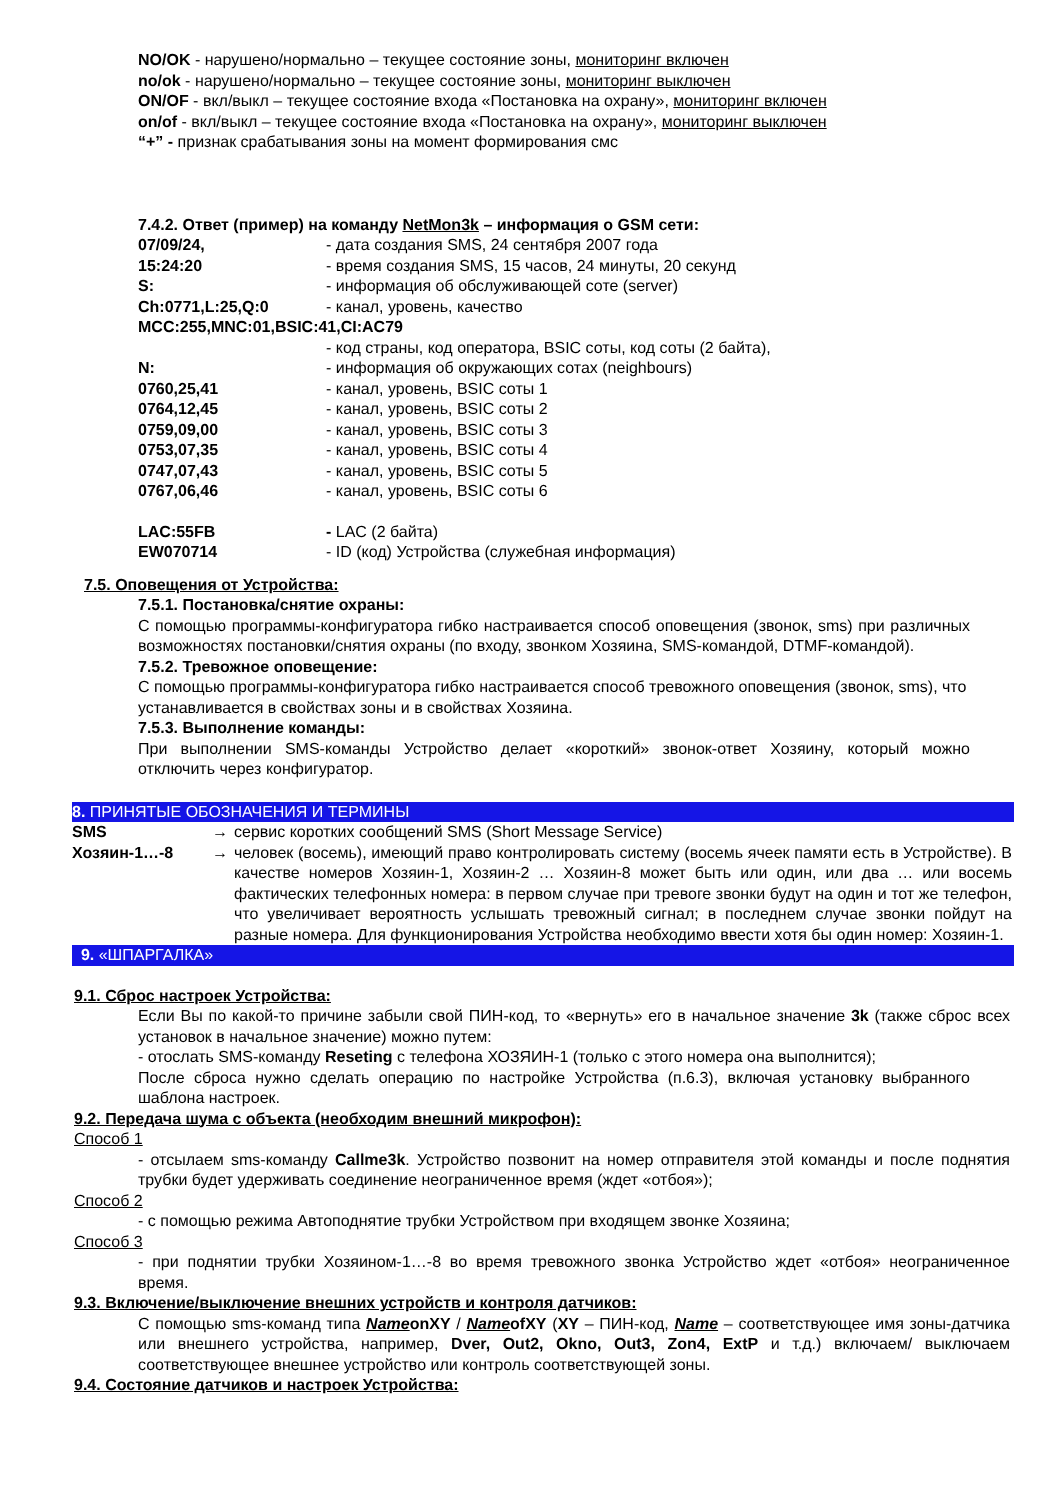NO/OK - нарушено/нормально – текущее состояние зоны, мониторинг включен
no/ok - нарушено/нормально – текущее состояние зоны, мониторинг выключен
ON/OF - вкл/выкл – текущее состояние входа «Постановка на охрану», мониторинг включен
on/of - вкл/выкл – текущее состояние входа «Постановка на охрану», мониторинг выключен
“+” - признак срабатывания зоны на момент формирования смс
7.4.2. Ответ (пример) на команду NetMon3k – информация о GSM сети:
| 07/09/24, | - дата создания SMS, 24 сентября 2007 года |
| 15:24:20 | - время создания SMS, 15 часов, 24 минуты, 20 секунд |
| S: | - информация об обслуживающей соте (server) |
| Ch:0771,L:25,Q:0 | - канал, уровень, качество |
| MCC:255,MNC:01,BSIC:41,CI:AC79 | |
| | - код страны, код оператора, BSIC соты, код соты (2 байта), |
| N: | - информация об окружающих сотах (neighbours) |
| 0760,25,41 | - канал, уровень, BSIC соты 1 |
| 0764,12,45 | - канал, уровень, BSIC соты 2 |
| 0759,09,00 | - канал, уровень, BSIC соты 3 |
| 0753,07,35 | - канал, уровень, BSIC соты 4 |
| 0747,07,43 | - канал, уровень, BSIC соты 5 |
| 0767,06,46 | - канал, уровень, BSIC соты 6 |
| LAC:55FB | - LAC (2 байта) |
| EW070714 | - ID (код) Устройства (служебная информация) |
7.5. Оповещения от Устройства:
7.5.1. Постановка/снятие охраны:
С помощью программы-конфигуратора гибко настраивается способ оповещения (звонок, sms) при различных возможностях постановки/снятия охраны (по входу, звонком Хозяина, SMS-командой, DTMF-командой).
7.5.2. Тревожное оповещение:
С помощью программы-конфигуратора гибко настраивается способ тревожного оповещения (звонок, sms), что устанавливается в свойствах зоны и в свойствах Хозяина.
7.5.3. Выполнение команды:
При выполнении SMS-команды Устройство делает «короткий» звонок-ответ Хозяину, который можно отключить через конфигуратор.
8. ПРИНЯТЫЕ ОБОЗНАЧЕНИЯ И ТЕРМИНЫ
| SMS | → | сервис коротких сообщений SMS (Short Message Service) |
| Хозяин-1…-8 | → | человек (восемь), имеющий право контролировать систему (восемь ячеек памяти есть в Устройстве). В качестве номеров Хозяин-1, Хозяин-2 … Хозяин-8 может быть или один, или два … или восемь фактических телефонных номера: в первом случае при тревоге звонки будут на один и тот же телефон, что увеличивает вероятность услышать тревожный сигнал; в последнем случае звонки пойдут на разные номера. Для функционирования Устройства необходимо ввести хотя бы один номер: Хозяин-1. |
9. «ШПАРГАЛКА»
9.1. Сброс настроек Устройства:
Если Вы по какой-то причине забыли свой ПИН-код, то «вернуть» его в начальное значение 3k (также сброс всех установок в начальное значение) можно путем:
- отослать SMS-команду Reseting с телефона ХОЗЯИН-1 (только с этого номера она выполнится);
После сброса нужно сделать операцию по настройке Устройства (п.6.3), включая установку выбранного шаблона настроек.
9.2. Передача шума с объекта (необходим внешний микрофон):
Способ 1
- отсылаем sms-команду Callme3k. Устройство позвонит на номер отправителя этой команды и после поднятия трубки будет удерживать соединение неограниченное время (ждет «отбоя»);
Способ 2
- с помощью режима Автоподнятие трубки Устройством при входящем звонке Хозяина;
Способ 3
- при поднятии трубки Хозяином-1…-8 во время тревожного звонка Устройство ждет «отбоя» неограниченное время.
9.3. Включение/выключение внешних устройств и контроля датчиков:
С помощью sms-команд типа NameonXY / NameofXY (XY – ПИН-код, Name – соответствующее имя зоны-датчика или внешнего устройства, например, Dver, Out2, Okno, Out3, Zon4, ExtP и т.д.) включаем/ выключаем соответствующее внешнее устройство или контроль соответствующей зоны.
9.4. Состояние датчиков и настроек Устройства: